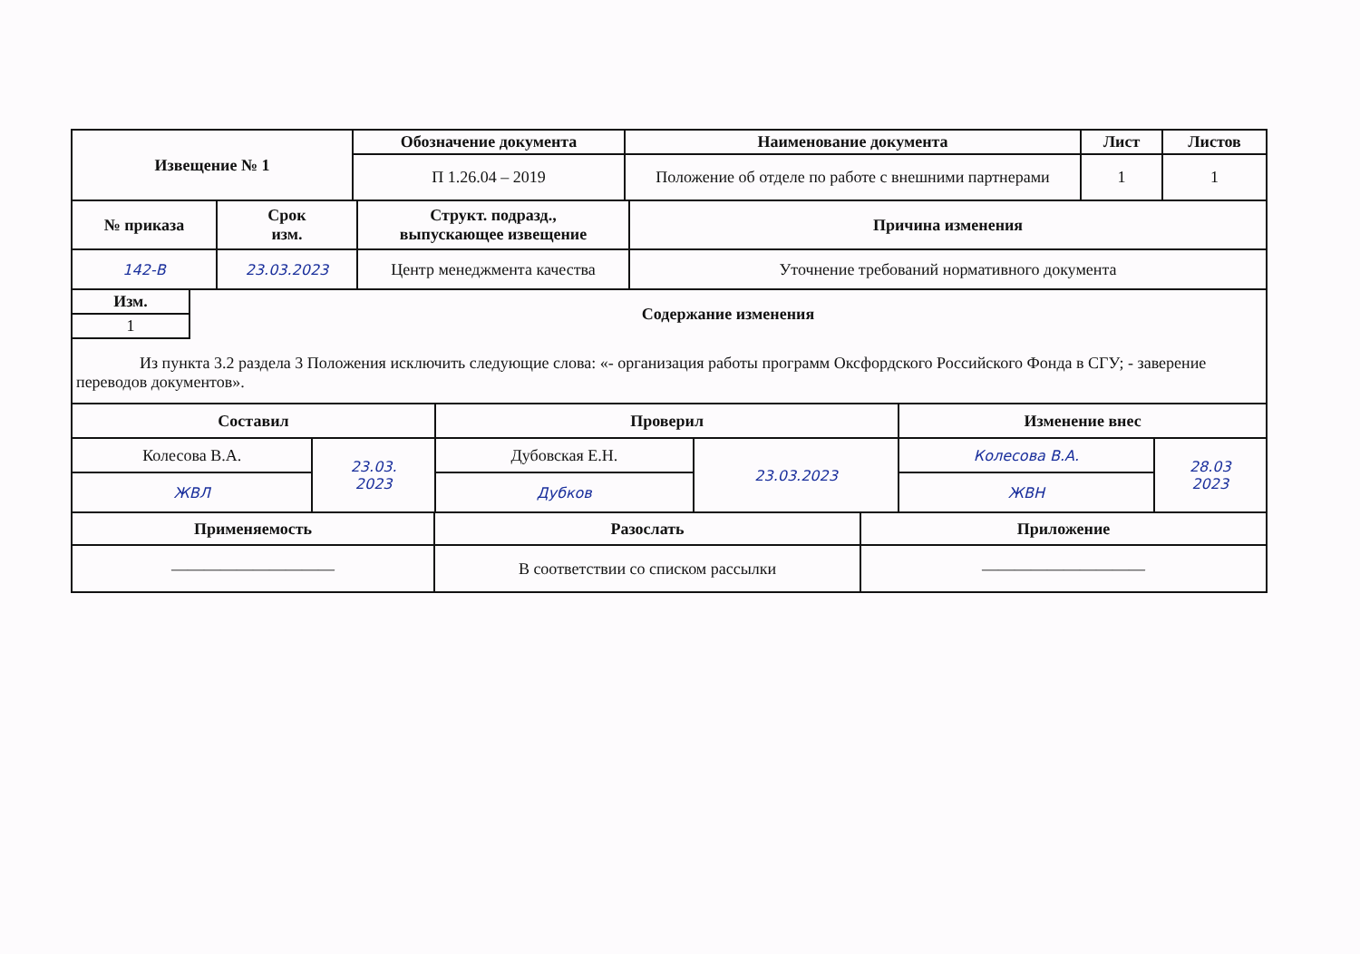| Извещение № 1 | Обозначение документа | Наименование документа | Лист | Листов |
| --- | --- | --- | --- | --- |
| | П 1.26.04 – 2019 | Положение об отделе по работе с внешними партнерами | 1 | 1 |
| № приказа | Срок изм. | Структ. подразд., выпускающее извещение | Причина изменения |
| --- | --- | --- | --- |
| 142-В | 23.03.2023 | Центр менеджмента качества | Уточнение требований нормативного документа |
| Изм. | Содержание изменения |
| --- | --- |
| 1 | |
| Из пункта 3.2 раздела 3 Положения исключить следующие слова: «- организация работы программ Оксфордского Российского Фонда в СГУ; - заверение переводов документов». | |
| Составил | | Проверил | | Изменение внес | |
| --- | --- | --- | --- | --- | --- |
| Колесова В.А. | 23.03. 2023 | Дубовская Е.Н. | 23.03.2023 | Колесова В.А. | 28.03 2023 |
| ЖВЛ | | Дубков | | ЖВН | |
| Применяемость | Разослать | Приложение |
| --- | --- | --- |
| —————————— | В соответствии со списком рассылки | —————————— |